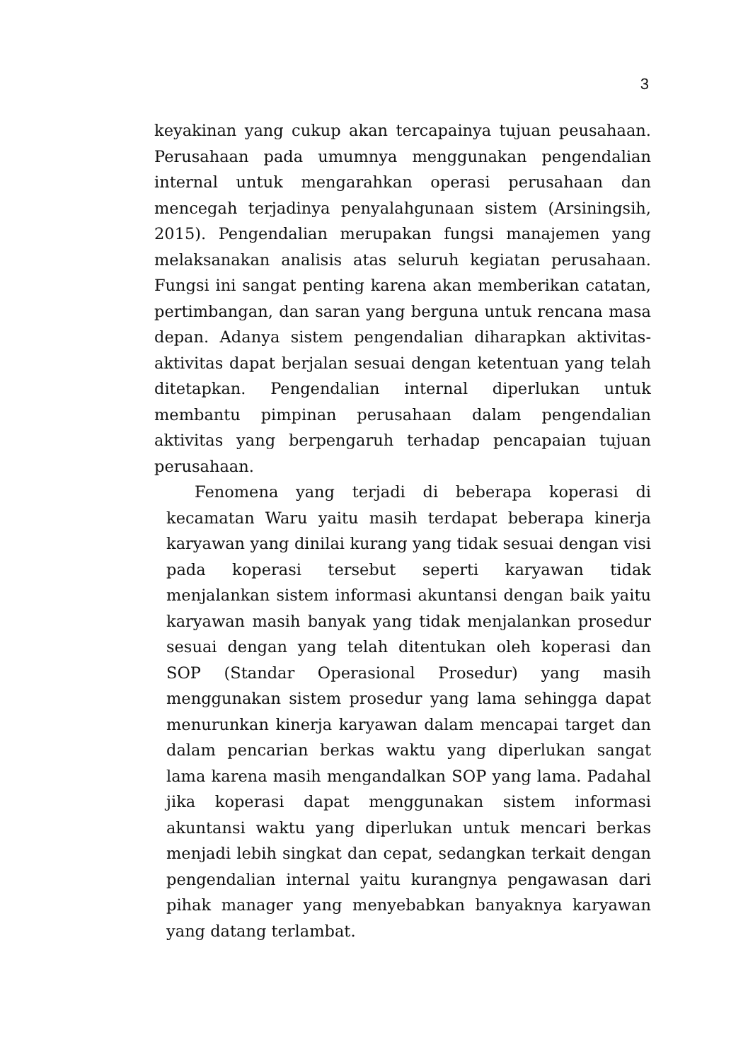3
keyakinan yang cukup akan tercapainya tujuan peusahaan. Perusahaan pada umumnya menggunakan pengendalian internal untuk mengarahkan operasi perusahaan dan mencegah terjadinya penyalahgunaan sistem (Arsiningsih, 2015). Pengendalian merupakan fungsi manajemen yang melaksanakan analisis atas seluruh kegiatan perusahaan. Fungsi ini sangat penting karena akan memberikan catatan, pertimbangan, dan saran yang berguna untuk rencana masa depan. Adanya sistem pengendalian diharapkan aktivitas-aktivitas dapat berjalan sesuai dengan ketentuan yang telah ditetapkan. Pengendalian internal diperlukan untuk membantu pimpinan perusahaan dalam pengendalian aktivitas yang berpengaruh terhadap pencapaian tujuan perusahaan.
Fenomena yang terjadi di beberapa koperasi di kecamatan Waru yaitu masih terdapat beberapa kinerja karyawan yang dinilai kurang yang tidak sesuai dengan visi pada koperasi tersebut seperti karyawan tidak menjalankan sistem informasi akuntansi dengan baik yaitu karyawan masih banyak yang tidak menjalankan prosedur sesuai dengan yang telah ditentukan oleh koperasi dan SOP (Standar Operasional Prosedur) yang masih menggunakan sistem prosedur yang lama sehingga dapat menurunkan kinerja karyawan dalam mencapai target dan dalam pencarian berkas waktu yang diperlukan sangat lama karena masih mengandalkan SOP yang lama. Padahal jika koperasi dapat menggunakan sistem informasi akuntansi waktu yang diperlukan untuk mencari berkas menjadi lebih singkat dan cepat, sedangkan terkait dengan pengendalian internal yaitu kurangnya pengawasan dari pihak manager yang menyebabkan banyaknya karyawan yang datang terlambat.